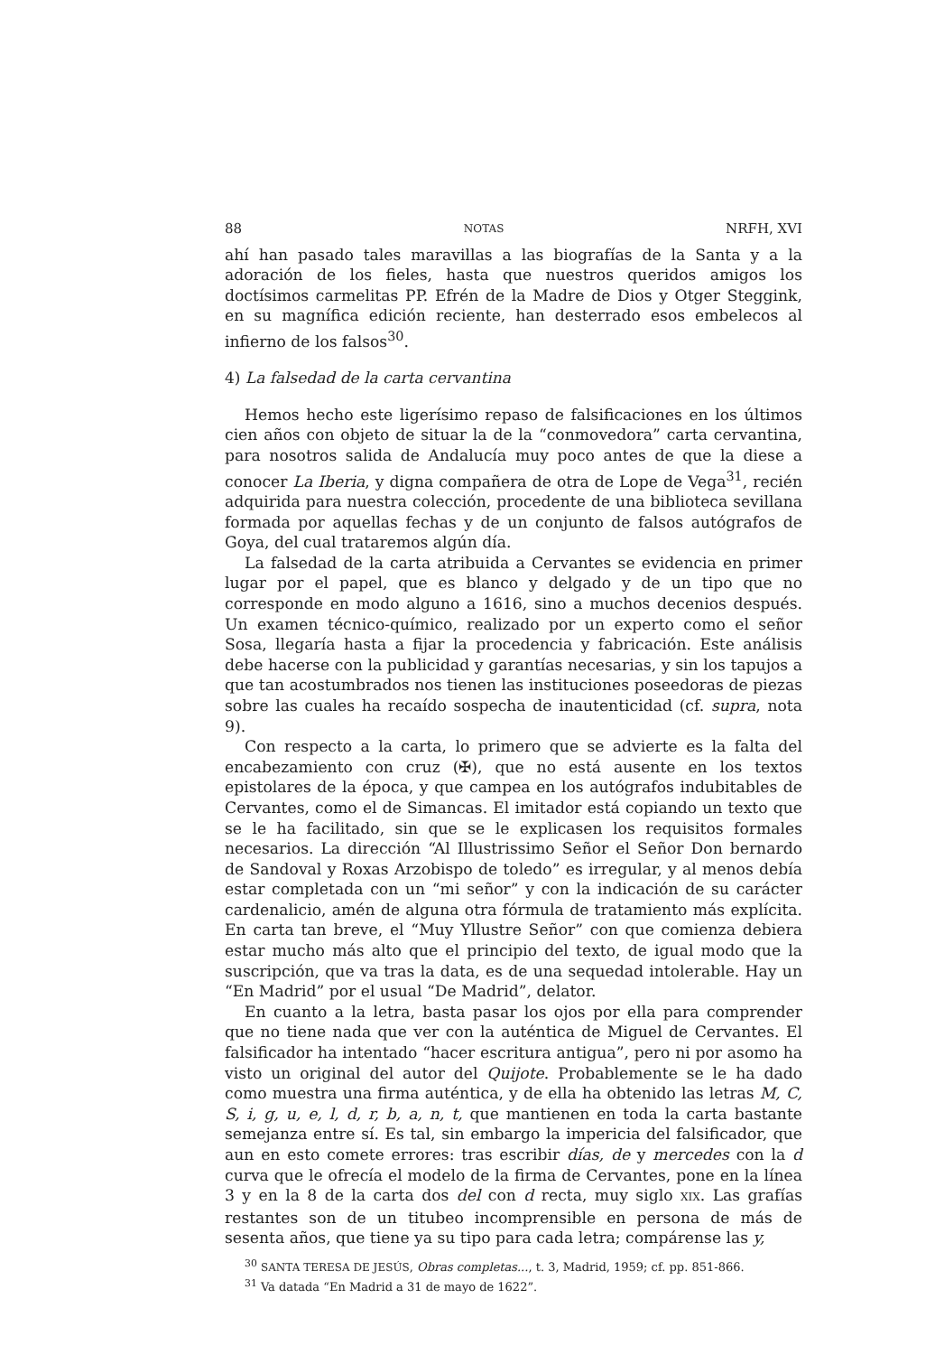88 NOTAS NRFH, XVI
ahí han pasado tales maravillas a las biografías de la Santa y a la adoración de los fieles, hasta que nuestros queridos amigos los doctísimos carmelitas PP. Efrén de la Madre de Dios y Otger Steggink, en su magnífica edición reciente, han desterrado esos embelecos al infierno de los falsos<sup>30</sup>.
4) La falsedad de la carta cervantina
Hemos hecho este ligerísimo repaso de falsificaciones en los últimos cien años con objeto de situar la de la “conmovedora” carta cervantina, para nosotros salida de Andalucía muy poco antes de que la diese a conocer La Iberia, y digna compañera de otra de Lope de Vega<sup>31</sup>, recién adquirida para nuestra colección, procedente de una biblioteca sevillana formada por aquellas fechas y de un conjunto de falsos autógrafos de Goya, del cual trataremos algún día.
La falsedad de la carta atribuida a Cervantes se evidencia en primer lugar por el papel, que es blanco y delgado y de un tipo que no corresponde en modo alguno a 1616, sino a muchos decenios después. Un examen técnico-químico, realizado por un experto como el señor Sosa, llegaría hasta a fijar la procedencia y fabricación. Este análisis debe hacerse con la publicidad y garantías necesarias, y sin los tapujos a que tan acostumbrados nos tienen las instituciones poseedoras de piezas sobre las cuales ha recaído sospecha de inautenticidad (cf. supra, nota 9).
Con respecto a la carta, lo primero que se advierte es la falta del encabezamiento con cruz (✠), que no está ausente en los textos epistolares de la época, y que campea en los autógrafos indubitables de Cervantes, como el de Simancas. El imitador está copiando un texto que se le ha facilitado, sin que se le explicasen los requisitos formales necesarios. La dirección “Al Illustrissimo Señor el Señor Don bernardo de Sandoval y Roxas Arzobispo de toledo” es irregular, y al menos debía estar completada con un “mi señor” y con la indicación de su carácter cardenalicio, amén de alguna otra fórmula de tratamiento más explícita. En carta tan breve, el “Muy Yllustre Señor” con que comienza debiera estar mucho más alto que el principio del texto, de igual modo que la suscripción, que va tras la data, es de una sequedad intolerable. Hay un “En Madrid” por el usual “De Madrid”, delator.
En cuanto a la letra, basta pasar los ojos por ella para comprender que no tiene nada que ver con la auténtica de Miguel de Cervantes. El falsificador ha intentado “hacer escritura antigua”, pero ni por asomo ha visto un original del autor del Quijote. Probablemente se le ha dado como muestra una firma auténtica, y de ella ha obtenido las letras M, C, S, i, g, u, e, l, d, r, b, a, n, t, que mantienen en toda la carta bastante semejanza entre sí. Es tal, sin embargo la impericia del falsificador, que aun en esto comete errores: tras escribir días, de y mercedes con la d curva que le ofrecía el modelo de la firma de Cervantes, pone en la línea 3 y en la 8 de la carta dos del con d recta, muy siglo XIX. Las grafías restantes son de un titubeo incomprensible en persona de más de sesenta años, que tiene ya su tipo para cada letra; compárense las y,
<sup>30</sup> SANTA TERESA DE JESÚS, Obras completas..., t. 3, Madrid, 1959; cf. pp. 851-866.
<sup>31</sup> Va datada “En Madrid a 31 de mayo de 1622”.